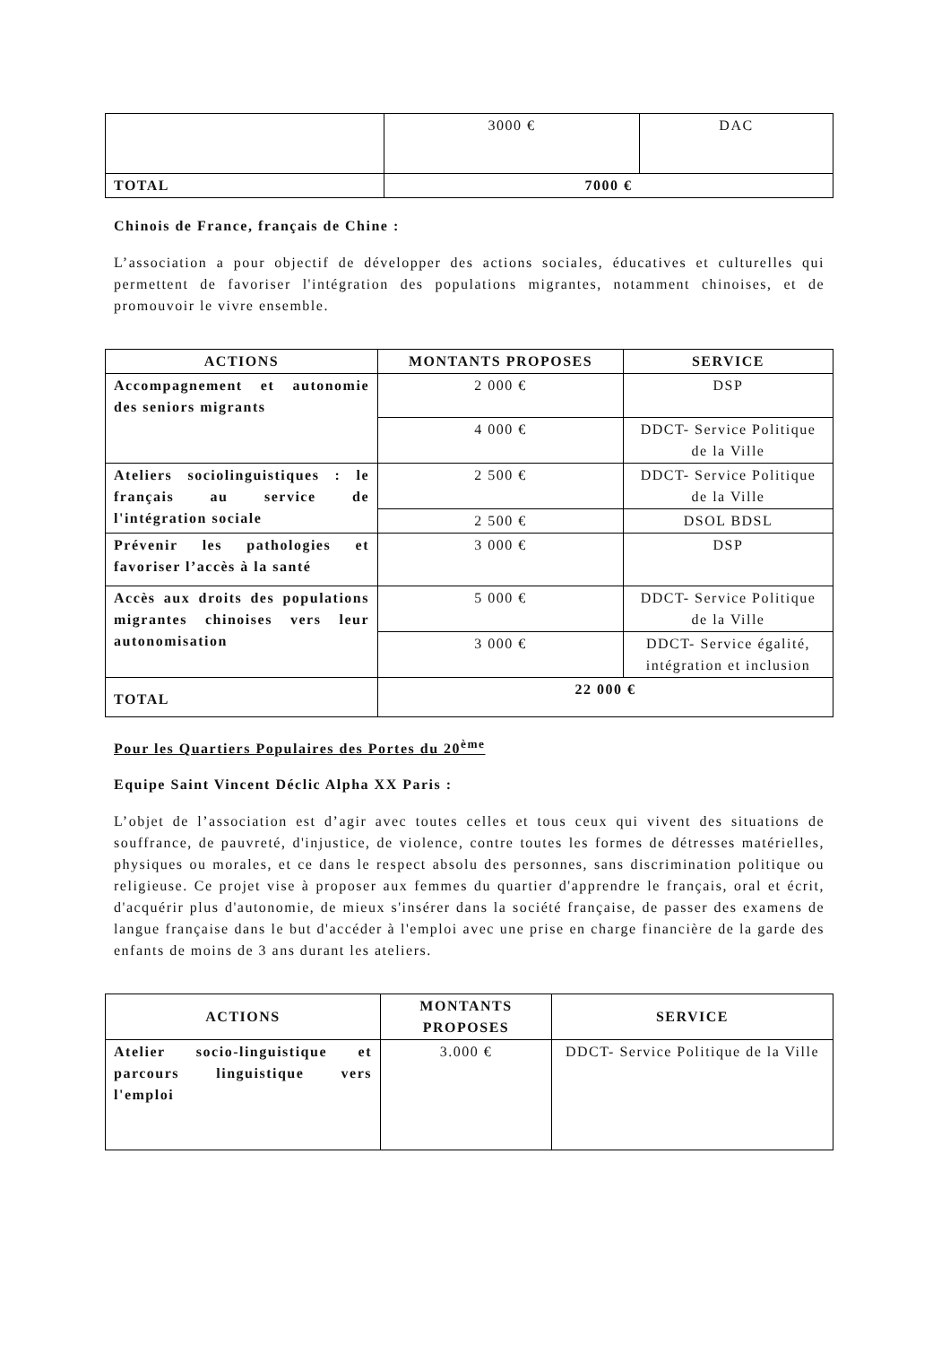| | 3000 € | DAC |
| TOTAL | 7000 € | |
Chinois de France, français de Chine :
L’association a pour objectif de développer des actions sociales, éducatives et culturelles qui permettent de favoriser l'intégration des populations migrantes, notamment chinoises, et de promouvoir le vivre ensemble.
| ACTIONS | MONTANTS PROPOSES | SERVICE |
| --- | --- | --- |
| Accompagnement et autonomie des seniors migrants | 2 000 € | DSP |
| | 4 000 € | DDCT- Service Politique de la Ville |
| Ateliers sociolinguistiques : le français au service de l'intégration sociale | 2 500 € | DDCT- Service Politique de la Ville |
| | 2 500 € | DSOL BDSL |
| Prévenir les pathologies et favoriser l’accès à la santé | 3 000 € | DSP |
| Accès aux droits des populations migrantes chinoises vers leur autonomisation | 5 000 € | DDCT- Service Politique de la Ville |
| | 3 000 € | DDCT- Service égalité, intégration et inclusion |
| TOTAL | 22 000 € | |
Pour les Quartiers Populaires des Portes du 20<sup>ème</sup>
Equipe Saint Vincent Déclic Alpha XX Paris :
L’objet de l’association est d’agir avec toutes celles et tous ceux qui vivent des situations de souffrance, de pauvreté, d'injustice, de violence, contre toutes les formes de détresses matérielles, physiques ou morales, et ce dans le respect absolu des personnes, sans discrimination politique ou religieuse. Ce projet vise à proposer aux femmes du quartier d'apprendre le français, oral et écrit, d'acquérir plus d'autonomie, de mieux s'insérer dans la société française, de passer des examens de langue française dans le but d'accéder à l'emploi avec une prise en charge financière de la garde des enfants de moins de 3 ans durant les ateliers.
| ACTIONS | MONTANTS PROPOSES | SERVICE |
| --- | --- | --- |
| Atelier socio-linguistique et parcours linguistique vers l'emploi | 3.000 € | DDCT- Service Politique de la Ville |